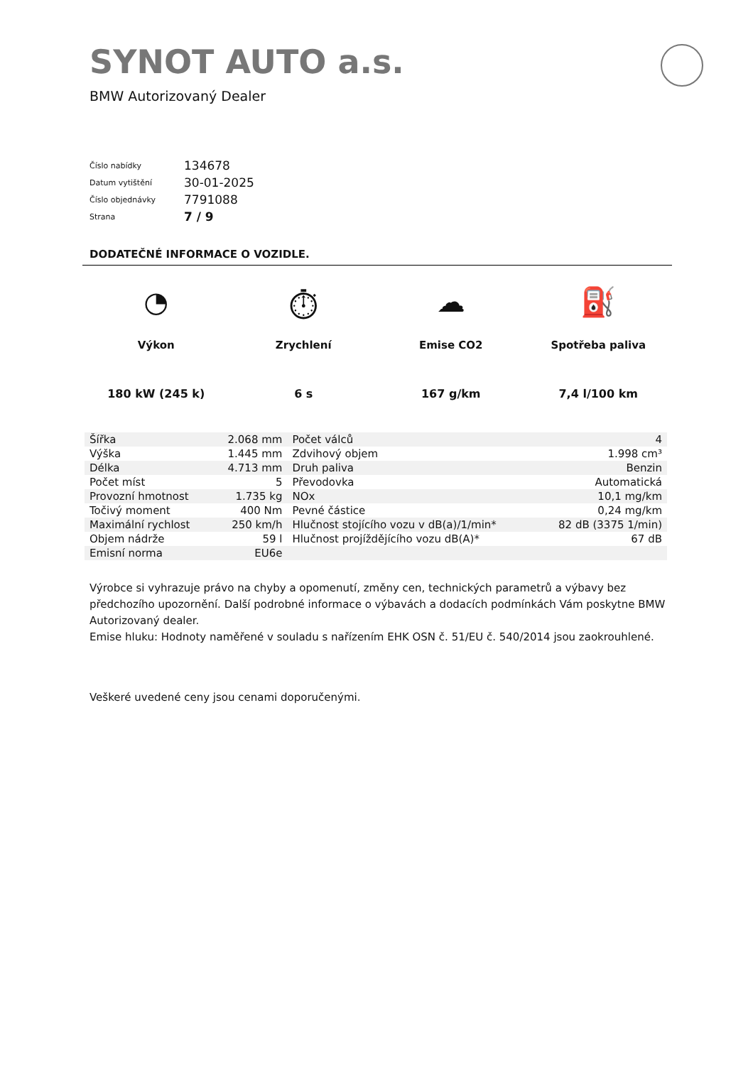SYNOT AUTO a.s.
BMW Autorizovaný Dealer
| Číslo nabídky | 134678 |
| Datum vytištění | 30-01-2025 |
| Číslo objednávky | 7791088 |
| Strana | 7 / 9 |
DODATEČNÉ INFORMACE O VOZIDLE.
◔
Výkon
180 kW (245 k)
⏱
Zrychlení
6 s
☁
Emise CO2
167 g/km
⛽
Spotřeba paliva
7,4 l/100 km
| Šířka | 2.068 mm | Počet válců | 4 |
| Výška | 1.445 mm | Zdvihový objem | 1.998 cm³ |
| Délka | 4.713 mm | Druh paliva | Benzin |
| Počet míst | 5 | Převodovka | Automatická |
| Provozní hmotnost | 1.735 kg | NOx | 10,1 mg/km |
| Točivý moment | 400 Nm | Pevné částice | 0,24 mg/km |
| Maximální rychlost | 250 km/h | Hlučnost stojícího vozu v dB(a)/1/min* | 82 dB (3375 1/min) |
| Objem nádrže | 59 l | Hlučnost projíždějícího vozu dB(A)* | 67 dB |
| Emisní norma | EU6e | | |
Výrobce si vyhrazuje právo na chyby a opomenutí, změny cen, technických parametrů a výbavy bez předchozího upozornění. Další podrobné informace o výbavách a dodacích podmínkách Vám poskytne BMW Autorizovaný dealer.
Emise hluku: Hodnoty naměřené v souladu s nařízením EHK OSN č. 51/EU č. 540/2014 jsou zaokrouhlené.
Veškeré uvedené ceny jsou cenami doporučenými.